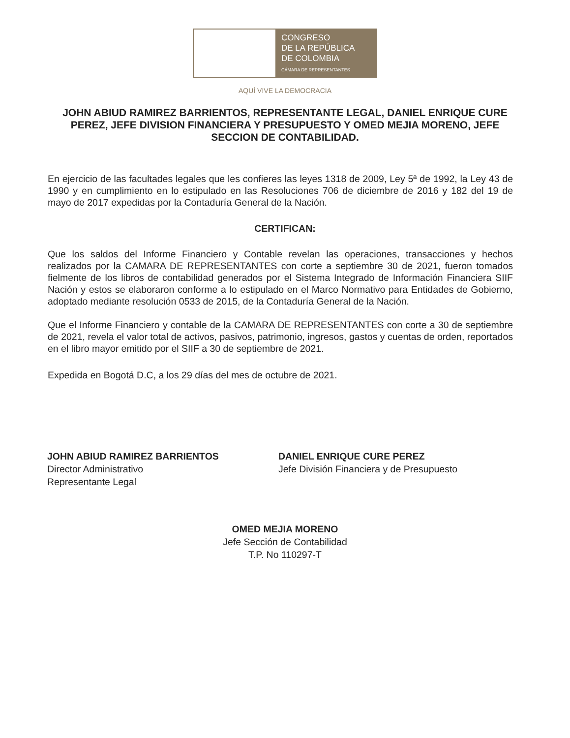CONGRESO
DE LA REPÚBLICA
DE COLOMBIA
CÁMARA DE REPRESENTANTES
AQUÍ VIVE LA DEMOCRACIA
JOHN ABIUD RAMIREZ BARRIENTOS, REPRESENTANTE LEGAL, DANIEL ENRIQUE CURE PEREZ, JEFE DIVISION FINANCIERA Y PRESUPUESTO Y OMED MEJIA MORENO, JEFE SECCION DE CONTABILIDAD.
En ejercicio de las facultades legales que les confieres las leyes 1318 de 2009, Ley 5ª de 1992, la Ley 43 de 1990 y en cumplimiento en lo estipulado en las Resoluciones 706 de diciembre de 2016 y 182 del 19 de mayo de 2017 expedidas por la Contaduría General de la Nación.
CERTIFICAN:
Que los saldos del Informe Financiero y Contable revelan las operaciones, transacciones y hechos realizados por la CAMARA DE REPRESENTANTES con corte a septiembre 30 de 2021, fueron tomados fielmente de los libros de contabilidad generados por el Sistema Integrado de Información Financiera SIIF Nación y estos se elaboraron conforme a lo estipulado en el Marco Normativo para Entidades de Gobierno, adoptado mediante resolución 0533 de 2015, de la Contaduría General de la Nación.
Que el Informe Financiero y contable de la CAMARA DE REPRESENTANTES con corte a 30 de septiembre de 2021, revela el valor total de activos, pasivos, patrimonio, ingresos, gastos y cuentas de orden, reportados en el libro mayor emitido por el SIIF a 30 de septiembre de 2021.
Expedida en Bogotá D.C, a los 29 días del mes de octubre de 2021.
JOHN ABIUD RAMIREZ BARRIENTOS
Director Administrativo
Representante Legal
DANIEL ENRIQUE CURE PEREZ
Jefe División Financiera y de Presupuesto
OMED MEJIA MORENO
Jefe Sección de Contabilidad
T.P. No 110297-T